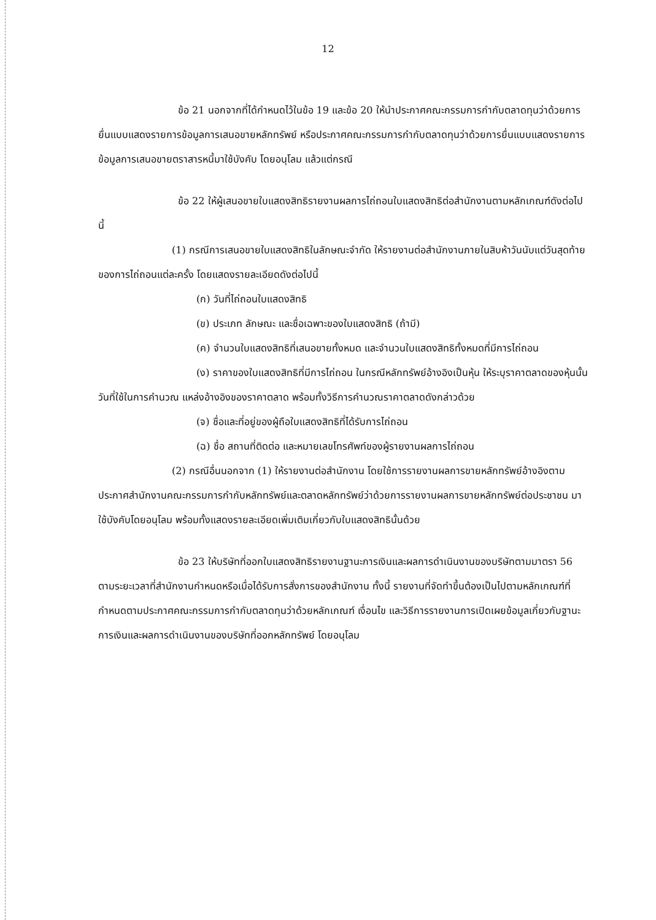12
ข้อ 21 นอกจากที่ได้กำหนดไว้ในข้อ 19 และข้อ 20 ให้นำประกาศคณะกรรมการกำกับตลาดทุนว่าด้วยการยื่นแบบแสดงรายการข้อมูลการเสนอขายหลักทรัพย์ หรือประกาศคณะกรรมการกำกับตลาดทุนว่าด้วยการยื่นแบบแสดงรายการข้อมูลการเสนอขายตราสารหนี้มาใช้บังคับ โดยอนุโลม แล้วแต่กรณี
ข้อ 22 ให้ผู้เสนอขายใบแสดงสิทธิรายงานผลการไถ่ถอนใบแสดงสิทธิต่อสำนักงานตามหลักเกณฑ์ดังต่อไปนี้
(1) กรณีการเสนอขายใบแสดงสิทธิในลักษณะจำกัด ให้รายงานต่อสำนักงานภายในสิบห้าวันนับแต่วันสุดท้ายของการไถ่ถอนแต่ละครั้ง โดยแสดงรายละเอียดดังต่อไปนี้
(ก) วันที่ไถ่ถอนใบแสดงสิทธิ
(ข) ประเภท ลักษณะ และชื่อเฉพาะของใบแสดงสิทธิ (ถ้ามี)
(ค) จำนวนใบแสดงสิทธิที่เสนอขายทั้งหมด และจำนวนใบแสดงสิทธิทั้งหมดที่มีการไถ่ถอน
(ง) ราคาของใบแสดงสิทธิที่มีการไถ่ถอน ในกรณีหลักทรัพย์อ้างอิงเป็นหุ้น ให้ระบุราคาตลาดของหุ้นนั้น วันที่ใช้ในการคำนวณ แหล่งอ้างอิงของราคาตลาด พร้อมทั้งวิธีการคำนวณราคาตลาดดังกล่าวด้วย
(จ) ชื่อและที่อยู่ของผู้ถือใบแสดงสิทธิที่ได้รับการไถ่ถอน
(ฉ) ชื่อ สถานที่ติดต่อ และหมายเลขโทรศัพท์ของผู้รายงานผลการไถ่ถอน
(2) กรณีอื่นนอกจาก (1) ให้รายงานต่อสำนักงาน โดยใช้การรายงานผลการขายหลักทรัพย์อ้างอิงตามประกาศสำนักงานคณะกรรมการกำกับหลักทรัพย์และตลาดหลักทรัพย์ว่าด้วยการรายงานผลการขายหลักทรัพย์ต่อประชาชน มาใช้บังคับโดยอนุโลม พร้อมทั้งแสดงรายละเอียดเพิ่มเติมเกี่ยวกับใบแสดงสิทธินั้นด้วย
ข้อ 23 ให้บริษัทที่ออกใบแสดงสิทธิรายงานฐานะการเงินและผลการดำเนินงานของบริษัทตามมาตรา 56 ตามระยะเวลาที่สำนักงานกำหนดหรือเมื่อได้รับการสั่งการของสำนักงาน ทั้งนี้ รายงานที่จัดทำขึ้นต้องเป็นไปตามหลักเกณฑ์ที่กำหนดตามประกาศคณะกรรมการกำกับตลาดทุนว่าด้วยหลักเกณฑ์ เงื่อนไข และวิธีการรายงานการเปิดเผยข้อมูลเกี่ยวกับฐานะการเงินและผลการดำเนินงานของบริษัทที่ออกหลักทรัพย์ โดยอนุโลม